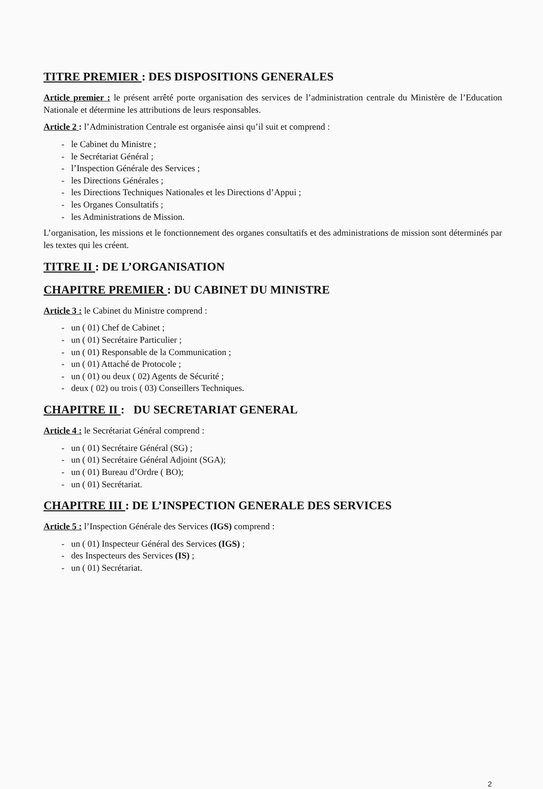TITRE PREMIER : DES DISPOSITIONS GENERALES
Article premier : le présent arrêté porte organisation des services de l’administration centrale du Ministère de l’Education Nationale et détermine les attributions de leurs responsables.
Article 2 : l’Administration Centrale est organisée ainsi qu’il suit et comprend :
- le Cabinet du Ministre ;
- le Secrétariat Général ;
- l’Inspection Générale des Services ;
- les Directions Générales ;
- les Directions Techniques Nationales et les Directions d’Appui ;
- les Organes Consultatifs ;
- les Administrations de Mission.
L’organisation, les missions et le fonctionnement des organes consultatifs et des administrations de mission sont déterminés par les textes qui les créent.
TITRE II : DE L’ORGANISATION
CHAPITRE PREMIER : DU CABINET DU MINISTRE
Article 3 : le Cabinet du Ministre comprend :
- un ( 01) Chef de Cabinet ;
- un ( 01) Secrétaire Particulier ;
- un ( 01) Responsable de la Communication ;
- un ( 01) Attaché de Protocole ;
- un ( 01) ou deux ( 02) Agents de Sécurité ;
- deux ( 02) ou trois ( 03) Conseillers Techniques.
CHAPITRE II : DU SECRETARIAT GENERAL
Article 4 : le Secrétariat Général comprend :
- un ( 01) Secrétaire Général (SG) ;
- un ( 01) Secrétaire Général Adjoint (SGA);
- un ( 01) Bureau d’Ordre ( BO);
- un ( 01) Secrétariat.
CHAPITRE III : DE L’INSPECTION GENERALE DES SERVICES
Article 5 : l’Inspection Générale des Services (IGS) comprend :
- un ( 01) Inspecteur Général des Services (IGS) ;
- des Inspecteurs des Services (IS) ;
- un ( 01) Secrétariat.
2